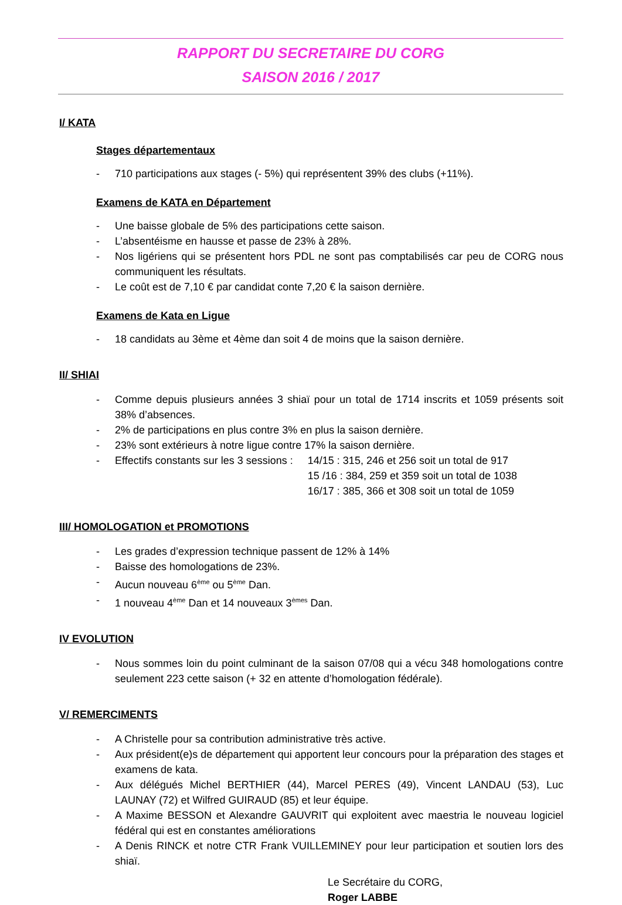RAPPORT DU SECRETAIRE DU CORG
SAISON 2016 / 2017
I/ KATA
Stages départementaux
- 710 participations aux stages (- 5%) qui représentent 39% des clubs (+11%).
Examens de KATA en Département
- Une baisse globale de 5% des participations cette saison.
- L’absentéisme en hausse et passe de 23% à 28%.
- Nos ligériens qui se présentent hors PDL ne sont pas comptabilisés car peu de CORG nous communiquent les résultats.
- Le coût est de 7,10 € par candidat conte 7,20 € la saison dernière.
Examens de Kata en Ligue
- 18 candidats au 3ème et 4ème dan soit 4 de moins que la saison dernière.
II/ SHIAI
- Comme depuis plusieurs années 3 shiaï pour un total de 1714 inscrits et 1059 présents soit 38% d’absences.
- 2% de participations en plus contre 3% en plus la saison dernière.
- 23% sont extérieurs à notre ligue contre 17% la saison dernière.
- Effectifs constants sur les 3 sessions : 14/15 : 315, 246 et 256 soit un total de 917
15 /16 : 384, 259 et 359 soit un total de 1038
16/17 : 385, 366 et 308 soit un total de 1059
III/ HOMOLOGATION et PROMOTIONS
- Les grades d’expression technique passent de 12% à 14%
- Baisse des homologations de 23%.
- Aucun nouveau 6<sup>ème</sup> ou 5<sup>ème</sup> Dan.
- 1 nouveau 4<sup>ème</sup> Dan et 14 nouveaux 3<sup>èmes</sup> Dan.
IV EVOLUTION
- Nous sommes loin du point culminant de la saison 07/08 qui a vécu 348 homologations contre seulement 223 cette saison (+ 32 en attente d’homologation fédérale).
V/ REMERCIMENTS
- A Christelle pour sa contribution administrative très active.
- Aux président(e)s de département qui apportent leur concours pour la préparation des stages et examens de kata.
- Aux délégués Michel BERTHIER (44), Marcel PERES (49), Vincent LANDAU (53), Luc LAUNAY (72) et Wilfred GUIRAUD (85) et leur équipe.
- A Maxime BESSON et Alexandre GAUVRIT qui exploitent avec maestria le nouveau logiciel fédéral qui est en constantes améliorations
- A Denis RINCK et notre CTR Frank VUILLEMINEY pour leur participation et soutien lors des shiaï.
Le Secrétaire du CORG,
Roger LABBE